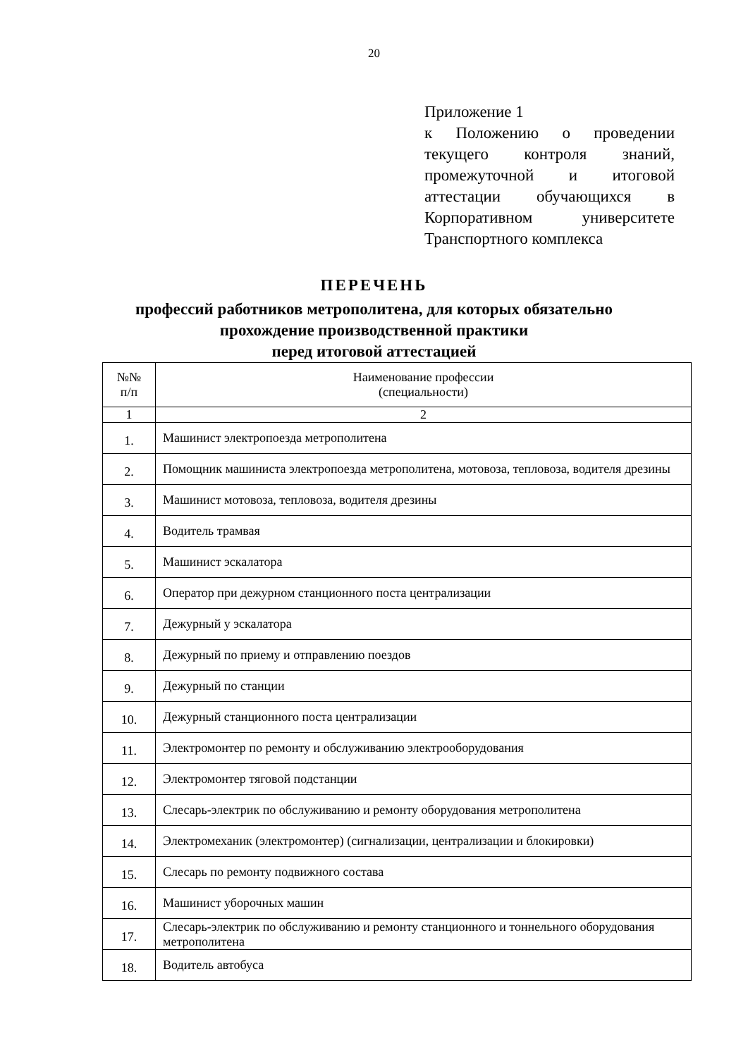20
Приложение 1
к Положению о проведении текущего контроля знаний, промежуточной и итоговой аттестации обучающихся в Корпоративном университете Транспортного комплекса
ПЕРЕЧЕНЬ
профессий работников метрополитена, для которых обязательно
прохождение производственной практики
перед итоговой аттестацией
| №№ п/п | Наименование профессии (специальности) |
| --- | --- |
| 1 | 2 |
| 1. | Машинист электропоезда метрополитена |
| 2. | Помощник машиниста электропоезда метрополитена, мотовоза, тепловоза, водителя дрезины |
| 3. | Машинист мотовоза, тепловоза, водителя дрезины |
| 4. | Водитель трамвая |
| 5. | Машинист эскалатора |
| 6. | Оператор при дежурном станционного поста централизации |
| 7. | Дежурный у эскалатора |
| 8. | Дежурный по приему и отправлению поездов |
| 9. | Дежурный по станции |
| 10. | Дежурный станционного поста централизации |
| 11. | Электромонтер по ремонту и обслуживанию электрооборудования |
| 12. | Электромонтер тяговой подстанции |
| 13. | Слесарь-электрик по обслуживанию и ремонту оборудования метрополитена |
| 14. | Электромеханик (электромонтер) (сигнализации, централизации и блокировки) |
| 15. | Слесарь по ремонту подвижного состава |
| 16. | Машинист уборочных машин |
| 17. | Слесарь-электрик по обслуживанию и ремонту станционного и тоннельного оборудования метрополитена |
| 18. | Водитель автобуса |